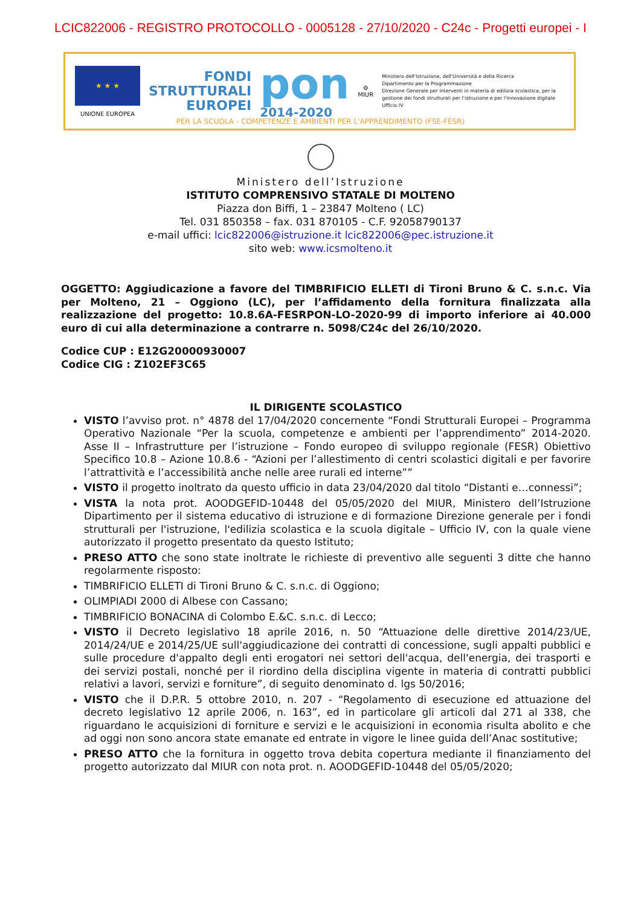LCIC822006 - REGISTRO PROTOCOLLO - 0005128 - 27/10/2020 - C24c - Progetti europei - I
★ ★ ★
UNIONE EUROPEA
FONDI
STRUTTURALI
EUROPEI
pon
2014-2020
⚙
MIUR
Ministero dell'Istruzione, dell'Università e della Ricerca
Dipartimento per la Programmazione
Direzione Generale per interventi in materia di edilizia scolastica, per la gestione dei fondi strutturali per l'istruzione e per l'innovazione digitale
Ufficio IV
PER LA SCUOLA - COMPETENZE E AMBIENTI PER L'APPRENDIMENTO (FSE-FESR)
Ministero dell’Istruzione
ISTITUTO COMPRENSIVO STATALE DI MOLTENO
Piazza don Biffi, 1 – 23847 Molteno ( LC)
Tel. 031 850358 – fax. 031 870105 - C.F. 92058790137
e-mail uffici: lcic822006@istruzione.it lcic822006@pec.istruzione.it
sito web: www.icsmolteno.it
OGGETTO: Aggiudicazione a favore del TIMBRIFICIO ELLETI di Tironi Bruno & C. s.n.c. Via per Molteno, 21 – Oggiono (LC), per l’affidamento della fornitura finalizzata alla realizzazione del progetto: 10.8.6A-FESRPON-LO-2020-99 di importo inferiore ai 40.000 euro di cui alla determinazione a contrarre n. 5098/C24c del 26/10/2020.
Codice CUP : E12G20000930007
Codice CIG : Z102EF3C65
IL DIRIGENTE SCOLASTICO
VISTO l’avviso prot. n° 4878 del 17/04/2020 concernente “Fondi Strutturali Europei – Programma Operativo Nazionale “Per la scuola, competenze e ambienti per l’apprendimento” 2014-2020. Asse II – Infrastrutture per l’istruzione – Fondo europeo di sviluppo regionale (FESR) Obiettivo Specifico 10.8 – Azione 10.8.6 - “Azioni per l’allestimento di centri scolastici digitali e per favorire l’attrattività e l’accessibilità anche nelle aree rurali ed interne””
VISTO il progetto inoltrato da questo ufficio in data 23/04/2020 dal titolo “Distanti e…connessi”;
VISTA la nota prot. AOODGEFID-10448 del 05/05/2020 del MIUR, Ministero dell’Istruzione Dipartimento per il sistema educativo di istruzione e di formazione Direzione generale per i fondi strutturali per l'istruzione, l'edilizia scolastica e la scuola digitale – Ufficio IV, con la quale viene autorizzato il progetto presentato da questo Istituto;
PRESO ATTO che sono state inoltrate le richieste di preventivo alle seguenti 3 ditte che hanno regolarmente risposto:
TIMBRIFICIO ELLETI di Tironi Bruno & C. s.n.c. di Oggiono;
OLIMPIADI 2000 di Albese con Cassano;
TIMBRIFICIO BONACINA di Colombo E.&C. s.n.c. di Lecco;
VISTO il Decreto legislativo 18 aprile 2016, n. 50 “Attuazione delle direttive 2014/23/UE, 2014/24/UE e 2014/25/UE sull'aggiudicazione dei contratti di concessione, sugli appalti pubblici e sulle procedure d'appalto degli enti erogatori nei settori dell'acqua, dell'energia, dei trasporti e dei servizi postali, nonché per il riordino della disciplina vigente in materia di contratti pubblici relativi a lavori, servizi e forniture”, di seguito denominato d. lgs 50/2016;
VISTO che il D.P.R. 5 ottobre 2010, n. 207 - “Regolamento di esecuzione ed attuazione del decreto legislativo 12 aprile 2006, n. 163”, ed in particolare gli articoli dal 271 al 338, che riguardano le acquisizioni di forniture e servizi e le acquisizioni in economia risulta abolito e che ad oggi non sono ancora state emanate ed entrate in vigore le linee guida dell’Anac sostitutive;
PRESO ATTO che la fornitura in oggetto trova debita copertura mediante il finanziamento del progetto autorizzato dal MIUR con nota prot. n. AOODGEFID-10448 del 05/05/2020;